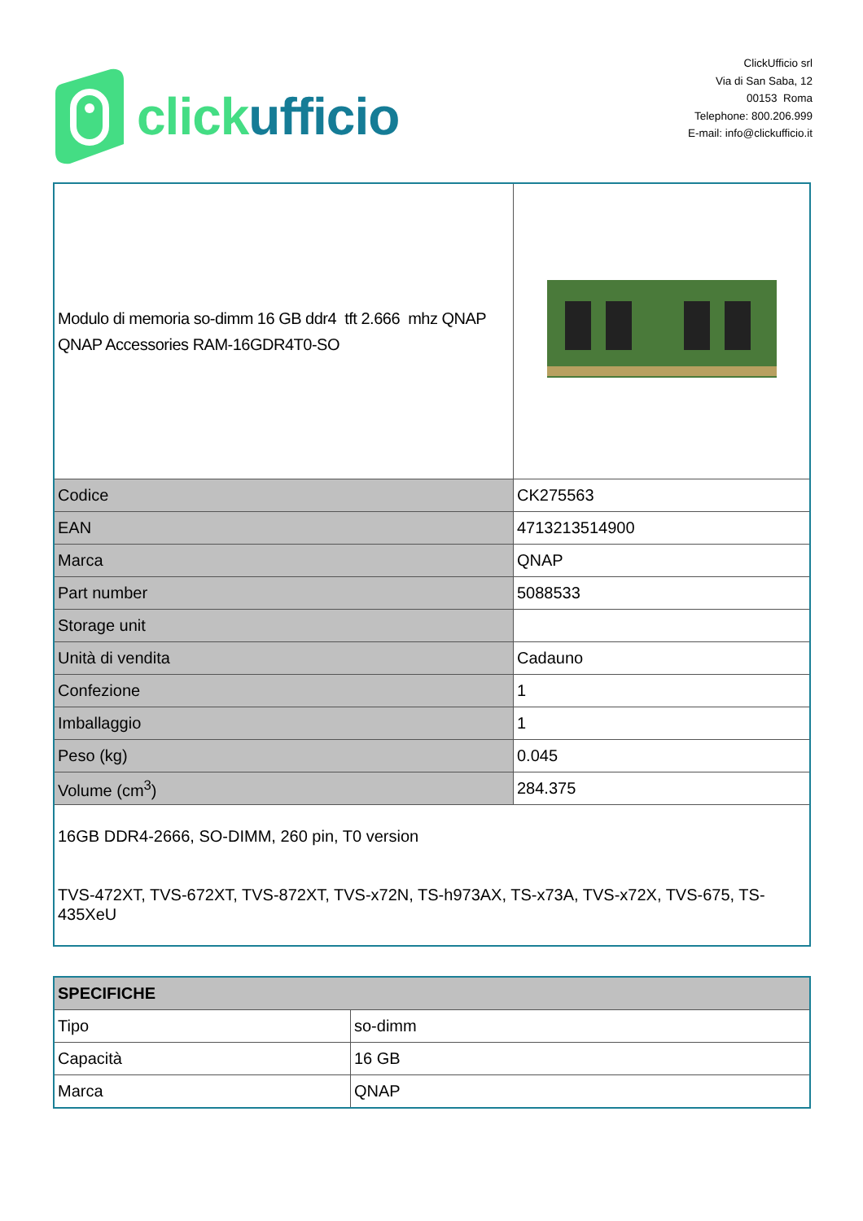click ufficio
ClickUfficio srl
Via di San Saba, 12
00153 Roma
Telephone: 800.206.999
E-mail: info@clickufficio.it
| Modulo di memoria so-dimm 16 GB ddr4 tft 2.666 mhz QNAP QNAP Accessories RAM-16GDR4T0-SO | |
| Codice | CK275563 |
| EAN | 4713213514900 |
| Marca | QNAP |
| Part number | 5088533 |
| Storage unit | |
| Unità di vendita | Cadauno |
| Confezione | 1 |
| Imballaggio | 1 |
| Peso (kg) | 0.045 |
| Volume (cm<sup>3</sup>) | 284.375 |
| 16GB DDR4-2666, SO-DIMM, 260 pin, T0 version TVS-472XT, TVS-672XT, TVS-872XT, TVS-x72N, TS-h973AX, TS-x73A, TVS-x72X, TVS-675, TS-435XeU | |
| SPECIFICHE | |
| Tipo | so-dimm |
| Capacità | 16 GB |
| Marca | QNAP |